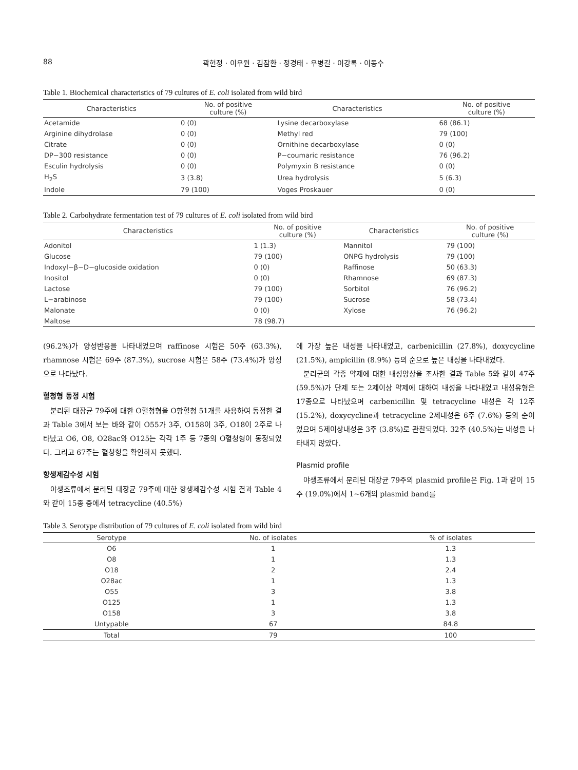88 곽현정 · 이우원 · 김잠환 · 정경태 · 우병길 · 이강록 · 이동수
Table 1. Biochemical characteristics of 79 cultures of E. coli isolated from wild bird
| Characteristics | No. of positive culture (%) | Characteristics | No. of positive culture (%) |
| --- | --- | --- | --- |
| Acetamide | 0 (0) | Lysine decarboxylase | 68 (86.1) |
| Arginine dihydrolase | 0 (0) | Methyl red | 79 (100) |
| Citrate | 0 (0) | Ornithine decarboxylase | 0 (0) |
| DP−300 resistance | 0 (0) | P−coumaric resistance | 76 (96.2) |
| Esculin hydrolysis | 0 (0) | Polymyxin B resistance | 0 (0) |
| H<sub>2</sub>S | 3 (3.8) | Urea hydrolysis | 5 (6.3) |
| Indole | 79 (100) | Voges Proskauer | 0 (0) |
Table 2. Carbohydrate fermentation test of 79 cultures of E. coli isolated from wild bird
| Characteristics | No. of positive culture (%) | Characteristics | No. of positive culture (%) |
| --- | --- | --- | --- |
| Adonitol | 1 (1.3) | Mannitol | 79 (100) |
| Glucose | 79 (100) | ONPG hydrolysis | 79 (100) |
| Indoxyl−β−D−glucoside oxidation | 0 (0) | Raffinose | 50 (63.3) |
| Inositol | 0 (0) | Rhamnose | 69 (87.3) |
| Lactose | 79 (100) | Sorbitol | 76 (96.2) |
| L−arabinose | 79 (100) | Sucrose | 58 (73.4) |
| Malonate | 0 (0) | Xylose | 76 (96.2) |
| Maltose | 78 (98.7) | | |
(96.2%)가 양성반응을 나타내었으며 raffinose 시험은 50주 (63.3%), rhamnose 시험은 69주 (87.3%), sucrose 시험은 58주 (73.4%)가 양성으로 나타났다.
혈청형 동정 시험
분리된 대장균 79주에 대한 O혈청형을 O항혈청 51개를 사용하여 동정한 결과 Table 3에서 보는 바와 같이 O55가 3주, O158이 3주, O18이 2주로 나타났고 O6, O8, O28ac와 O125는 각각 1주 등 7종의 O혈청형이 동정되었다. 그리고 67주는 혈청형을 확인하지 못했다.
항생제감수성 시험
야생조류에서 분리된 대장균 79주에 대한 항생제감수성 시험 결과 Table 4와 같이 15종 중에서 tetracycline (40.5%)
에 가장 높은 내성을 나타내었고, carbenicillin (27.8%), doxycycline (21.5%), ampicillin (8.9%) 등의 순으로 높은 내성을 나타내었다.
분리균의 각종 약제에 대한 내성양상을 조사한 결과 Table 5와 같이 47주 (59.5%)가 단제 또는 2제이상 약제에 대하여 내성을 나타내었고 내성유형은 17종으로 나타났으며 carbenicillin 및 tetracycline 내성은 각 12주 (15.2%), doxycycline과 tetracycline 2제내성은 6주 (7.6%) 등의 순이었으며 5제이상내성은 3주 (3.8%)로 관찰되었다. 32주 (40.5%)는 내성을 나타내지 않았다.
Plasmid profile
야생조류에서 분리된 대장균 79주의 plasmid profile은 Fig. 1과 같이 15주 (19.0%)에서 1~6개의 plasmid band를
Table 3. Serotype distribution of 79 cultures of E. coli isolated from wild bird
| Serotype | No. of isolates | % of isolates |
| --- | --- | --- |
| O6 | 1 | 1.3 |
| O8 | 1 | 1.3 |
| O18 | 2 | 2.4 |
| O28ac | 1 | 1.3 |
| O55 | 3 | 3.8 |
| O125 | 1 | 1.3 |
| O158 | 3 | 3.8 |
| Untypable | 67 | 84.8 |
| Total | 79 | 100 |